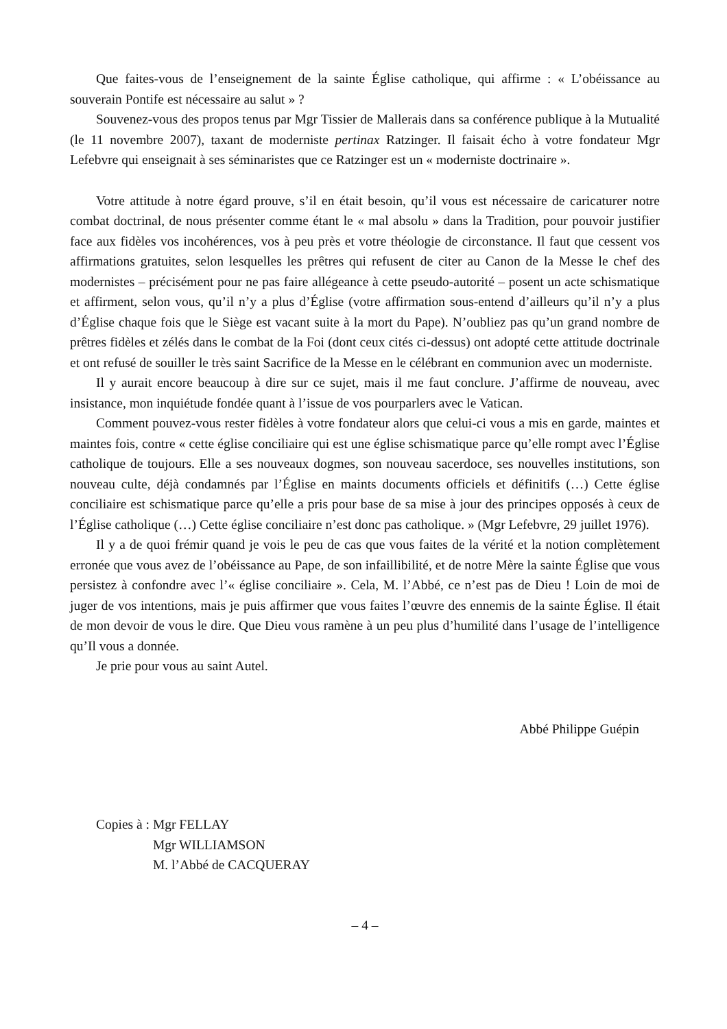Que faites-vous de l’enseignement de la sainte Église catholique, qui affirme : « L’obéissance au souverain Pontife est nécessaire au salut » ?
Souvenez-vous des propos tenus par Mgr Tissier de Mallerais dans sa conférence publique à la Mutualité (le 11 novembre 2007), taxant de moderniste pertinax Ratzinger. Il faisait écho à votre fondateur Mgr Lefebvre qui enseignait à ses séminaristes que ce Ratzinger est un « moderniste doctrinaire ».
Votre attitude à notre égard prouve, s’il en était besoin, qu’il vous est nécessaire de caricaturer notre combat doctrinal, de nous présenter comme étant le « mal absolu » dans la Tradition, pour pouvoir justifier face aux fidèles vos incohérences, vos à peu près et votre théologie de circonstance. Il faut que cessent vos affirmations gratuites, selon lesquelles les prêtres qui refusent de citer au Canon de la Messe le chef des modernistes – précisément pour ne pas faire allégeance à cette pseudo-autorité – posent un acte schismatique et affirment, selon vous, qu’il n’y a plus d’Église (votre affirmation sous-entend d’ailleurs qu’il n’y a plus d’Église chaque fois que le Siège est vacant suite à la mort du Pape). N’oubliez pas qu’un grand nombre de prêtres fidèles et zélés dans le combat de la Foi (dont ceux cités ci-dessus) ont adopté cette attitude doctrinale et ont refusé de souiller le très saint Sacrifice de la Messe en le célébrant en communion avec un moderniste.
Il y aurait encore beaucoup à dire sur ce sujet, mais il me faut conclure. J’affirme de nouveau, avec insistance, mon inquiétude fondée quant à l’issue de vos pourparlers avec le Vatican.
Comment pouvez-vous rester fidèles à votre fondateur alors que celui-ci vous a mis en garde, maintes et maintes fois, contre « cette église conciliaire qui est une église schismatique parce qu’elle rompt avec l’Église catholique de toujours. Elle a ses nouveaux dogmes, son nouveau sacerdoce, ses nouvelles institutions, son nouveau culte, déjà condamnés par l’Église en maints documents officiels et définitifs (…) Cette église conciliaire est schismatique parce qu’elle a pris pour base de sa mise à jour des principes opposés à ceux de l’Église catholique (…) Cette église conciliaire n’est donc pas catholique. » (Mgr Lefebvre, 29 juillet 1976).
Il y a de quoi frémir quand je vois le peu de cas que vous faites de la vérité et la notion complètement erronée que vous avez de l’obéissance au Pape, de son infaillibilité, et de notre Mère la sainte Église que vous persistez à confondre avec l’« église conciliaire ». Cela, M. l’Abbé, ce n’est pas de Dieu ! Loin de moi de juger de vos intentions, mais je puis affirmer que vous faites l’œuvre des ennemis de la sainte Église. Il était de mon devoir de vous le dire. Que Dieu vous ramène à un peu plus d’humilité dans l’usage de l’intelligence qu’Il vous a donnée.
Je prie pour vous au saint Autel.
Abbé Philippe Guépin
Copies à : Mgr FELLAY
Mgr WILLIAMSON
M. l’Abbé de CACQUERAY
– 4 –